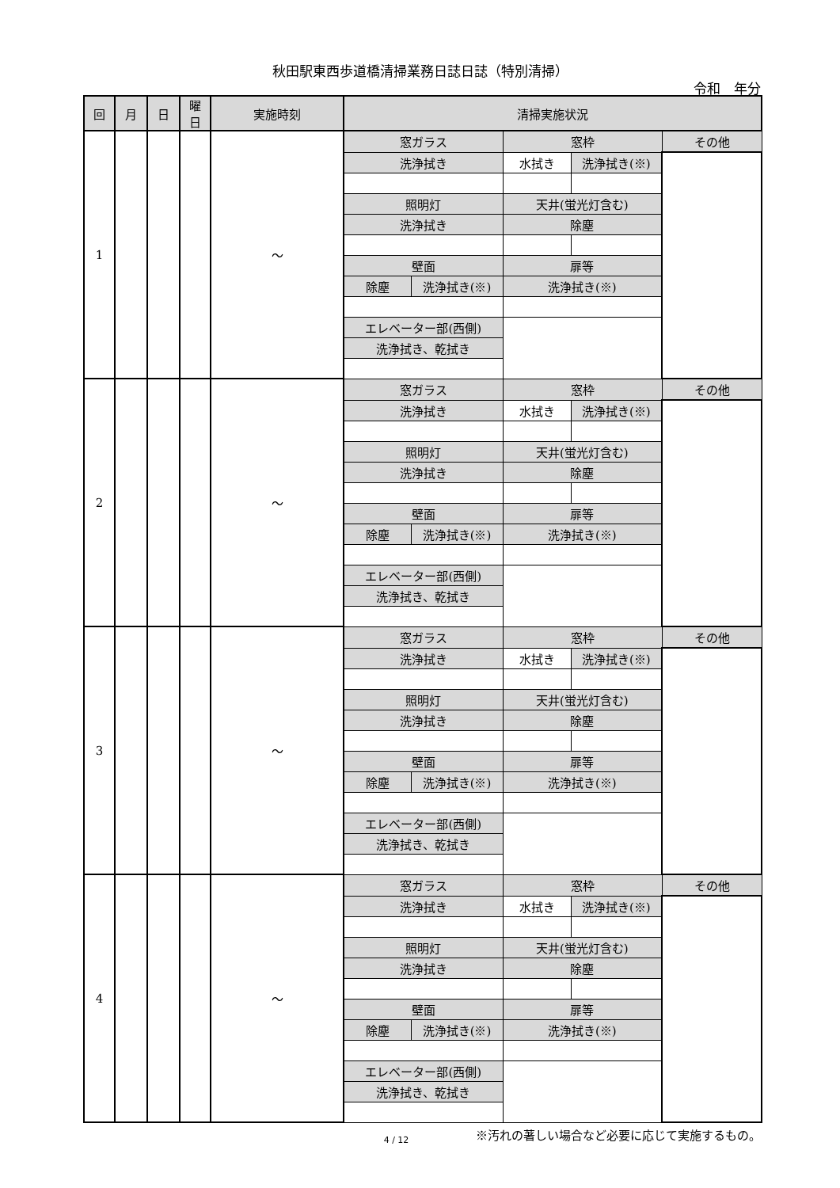秋田駅東西歩道橋清掃業務日誌日誌（特別清掃）
令和　年分
| 回 | 月 | 日 | 曜 日 | 実施時刻 | 清掃実施状況 | | | | |
| --- | --- | --- | --- | --- | --- | --- | --- | --- | --- |
| 1 | | | | ～ | 窓ガラス | | 窓枠 | | その他 |
| | | | | | 洗浄拭き | | 水拭き | 洗浄拭き(※) | |
| | | | | | 照明灯 | | 天井(蛍光灯含む) | | |
| | | | | | 洗浄拭き | | 除塵 | | |
| | | | | | 壁面 | | 扉等 | | |
| | | | | | 除塵 | 洗浄拭き(※) | 洗浄拭き(※) | | |
| | | | | | エレベーター部(西側) | | | | |
| | | | | | 洗浄拭き、乾拭き | | | | |
| 2 | | | | ～ | 窓ガラス | | 窓枠 | | その他 |
| | | | | | 洗浄拭き | | 水拭き | 洗浄拭き(※) | |
| | | | | | 照明灯 | | 天井(蛍光灯含む) | | |
| | | | | | 洗浄拭き | | 除塵 | | |
| | | | | | 壁面 | | 扉等 | | |
| | | | | | 除塵 | 洗浄拭き(※) | 洗浄拭き(※) | | |
| | | | | | エレベーター部(西側) | | | | |
| | | | | | 洗浄拭き、乾拭き | | | | |
| 3 | | | | ～ | 窓ガラス | | 窓枠 | | その他 |
| | | | | | 洗浄拭き | | 水拭き | 洗浄拭き(※) | |
| | | | | | 照明灯 | | 天井(蛍光灯含む) | | |
| | | | | | 洗浄拭き | | 除塵 | | |
| | | | | | 壁面 | | 扉等 | | |
| | | | | | 除塵 | 洗浄拭き(※) | 洗浄拭き(※) | | |
| | | | | | エレベーター部(西側) | | | | |
| | | | | | 洗浄拭き、乾拭き | | | | |
| 4 | | | | ～ | 窓ガラス | | 窓枠 | | その他 |
| | | | | | 洗浄拭き | | 水拭き | 洗浄拭き(※) | |
| | | | | | 照明灯 | | 天井(蛍光灯含む) | | |
| | | | | | 洗浄拭き | | 除塵 | | |
| | | | | | 壁面 | | 扉等 | | |
| | | | | | 除塵 | 洗浄拭き(※) | 洗浄拭き(※) | | |
| | | | | | エレベーター部(西側) | | | | |
| | | | | | 洗浄拭き、乾拭き | | | | |
※汚れの著しい場合など必要に応じて実施するもの。
4 / 12